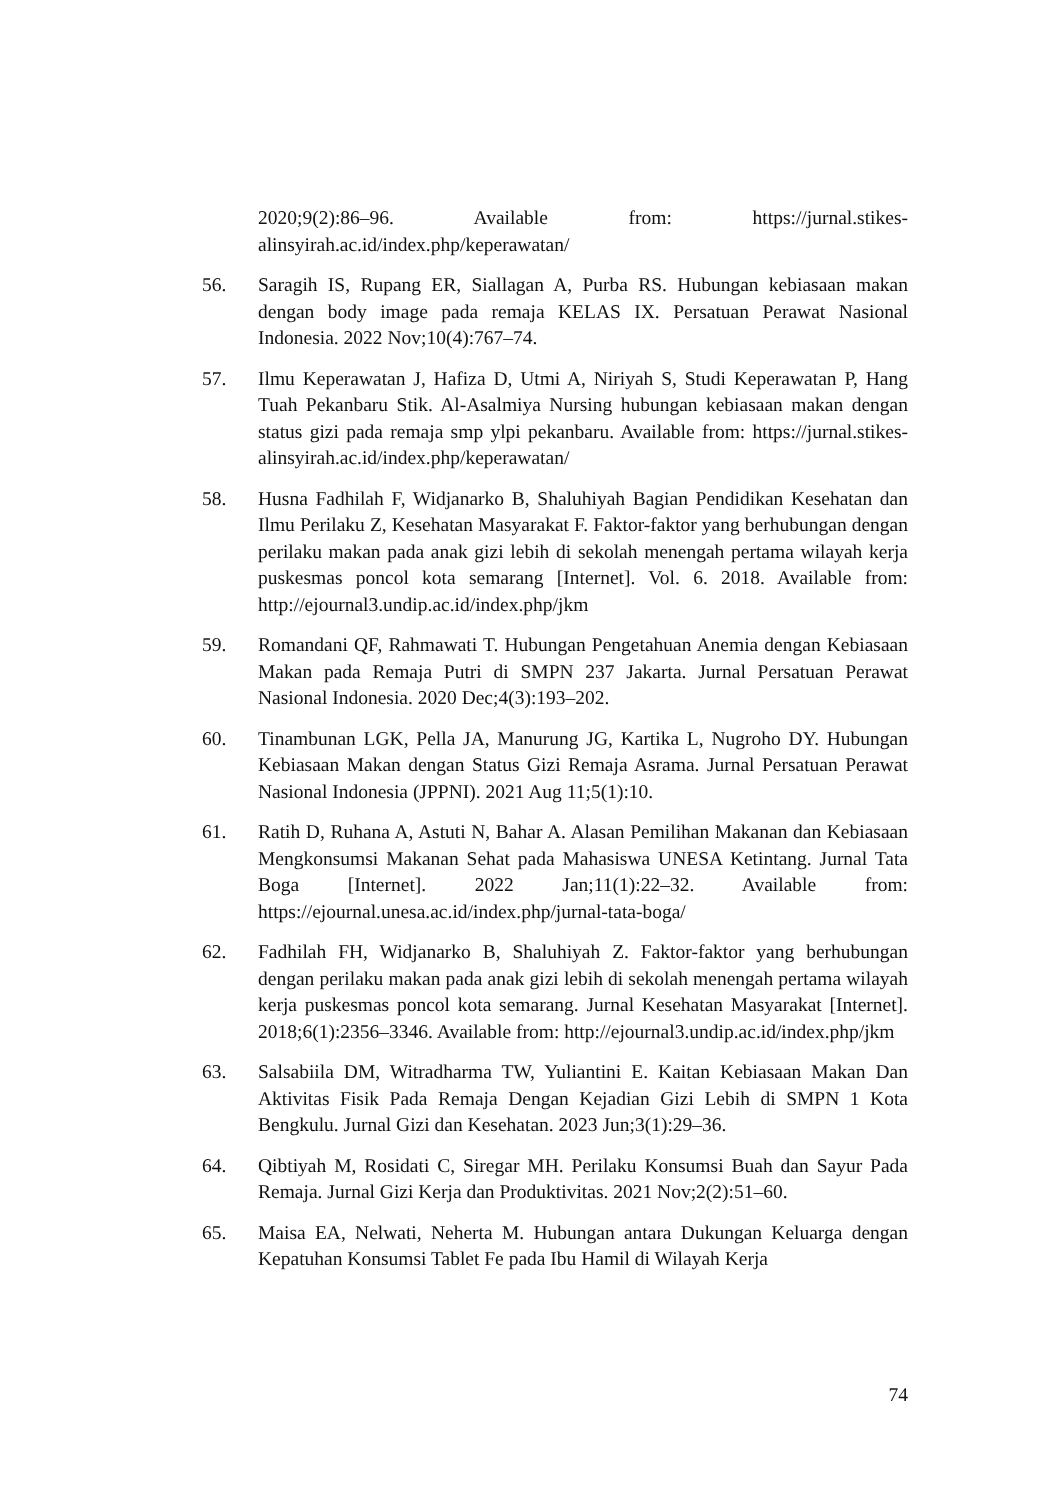2020;9(2):86–96. Available from: https://jurnal.stikes-alinsyirah.ac.id/index.php/keperawatan/
56. Saragih IS, Rupang ER, Siallagan A, Purba RS. Hubungan kebiasaan makan dengan body image pada remaja KELAS IX. Persatuan Perawat Nasional Indonesia. 2022 Nov;10(4):767–74.
57. Ilmu Keperawatan J, Hafiza D, Utmi A, Niriyah S, Studi Keperawatan P, Hang Tuah Pekanbaru Stik. Al-Asalmiya Nursing hubungan kebiasaan makan dengan status gizi pada remaja smp ylpi pekanbaru. Available from: https://jurnal.stikes-alinsyirah.ac.id/index.php/keperawatan/
58. Husna Fadhilah F, Widjanarko B, Shaluhiyah Bagian Pendidikan Kesehatan dan Ilmu Perilaku Z, Kesehatan Masyarakat F. Faktor-faktor yang berhubungan dengan perilaku makan pada anak gizi lebih di sekolah menengah pertama wilayah kerja puskesmas poncol kota semarang [Internet]. Vol. 6. 2018. Available from: http://ejournal3.undip.ac.id/index.php/jkm
59. Romandani QF, Rahmawati T. Hubungan Pengetahuan Anemia dengan Kebiasaan Makan pada Remaja Putri di SMPN 237 Jakarta. Jurnal Persatuan Perawat Nasional Indonesia. 2020 Dec;4(3):193–202.
60. Tinambunan LGK, Pella JA, Manurung JG, Kartika L, Nugroho DY. Hubungan Kebiasaan Makan dengan Status Gizi Remaja Asrama. Jurnal Persatuan Perawat Nasional Indonesia (JPPNI). 2021 Aug 11;5(1):10.
61. Ratih D, Ruhana A, Astuti N, Bahar A. Alasan Pemilihan Makanan dan Kebiasaan Mengkonsumsi Makanan Sehat pada Mahasiswa UNESA Ketintang. Jurnal Tata Boga [Internet]. 2022 Jan;11(1):22–32. Available from: https://ejournal.unesa.ac.id/index.php/jurnal-tata-boga/
62. Fadhilah FH, Widjanarko B, Shaluhiyah Z. Faktor-faktor yang berhubungan dengan perilaku makan pada anak gizi lebih di sekolah menengah pertama wilayah kerja puskesmas poncol kota semarang. Jurnal Kesehatan Masyarakat [Internet]. 2018;6(1):2356–3346. Available from: http://ejournal3.undip.ac.id/index.php/jkm
63. Salsabiila DM, Witradharma TW, Yuliantini E. Kaitan Kebiasaan Makan Dan Aktivitas Fisik Pada Remaja Dengan Kejadian Gizi Lebih di SMPN 1 Kota Bengkulu. Jurnal Gizi dan Kesehatan. 2023 Jun;3(1):29–36.
64. Qibtiyah M, Rosidati C, Siregar MH. Perilaku Konsumsi Buah dan Sayur Pada Remaja. Jurnal Gizi Kerja dan Produktivitas. 2021 Nov;2(2):51–60.
65. Maisa EA, Nelwati, Neherta M. Hubungan antara Dukungan Keluarga dengan Kepatuhan Konsumsi Tablet Fe pada Ibu Hamil di Wilayah Kerja
74